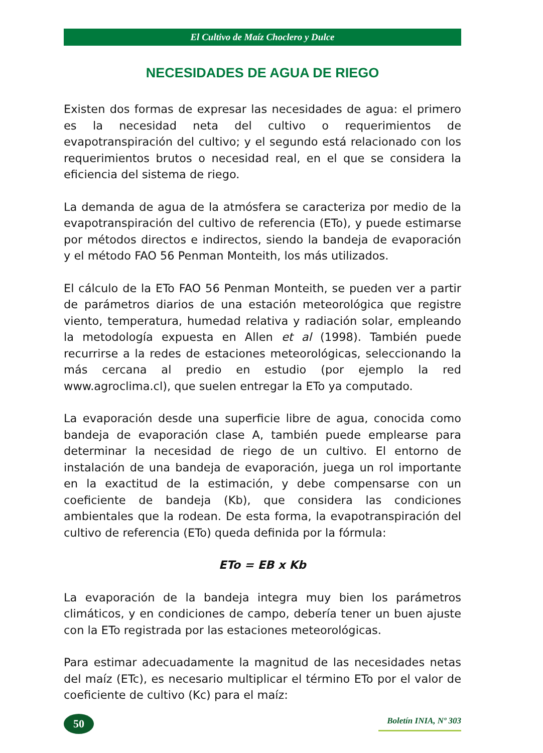El Cultivo de Maíz Choclero y Dulce
NECESIDADES DE AGUA DE RIEGO
Existen dos formas de expresar las necesidades de agua: el primero es la necesidad neta del cultivo o requerimientos de evapotranspiración del cultivo; y el segundo está relacionado con los requerimientos brutos o necesidad real, en el que se considera la eficiencia del sistema de riego.
La demanda de agua de la atmósfera se caracteriza por medio de la evapotranspiración del cultivo de referencia (ETo), y puede estimarse por métodos directos e indirectos, siendo la bandeja de evaporación y el método FAO 56 Penman Monteith, los más utilizados.
El cálculo de la ETo FAO 56 Penman Monteith, se pueden ver a partir de parámetros diarios de una estación meteorológica que registre viento, temperatura, humedad relativa y radiación solar, empleando la metodología expuesta en Allen et al (1998). También puede recurrirse a la redes de estaciones meteorológicas, seleccionando la más cercana al predio en estudio (por ejemplo la red www.agroclima.cl), que suelen entregar la ETo ya computado.
La evaporación desde una superficie libre de agua, conocida como bandeja de evaporación clase A, también puede emplearse para determinar la necesidad de riego de un cultivo. El entorno de instalación de una bandeja de evaporación, juega un rol importante en la exactitud de la estimación, y debe compensarse con un coeficiente de bandeja (Kb), que considera las condiciones ambientales que la rodean. De esta forma, la evapotranspiración del cultivo de referencia (ETo) queda definida por la fórmula:
ETo = EB x Kb
La evaporación de la bandeja integra muy bien los parámetros climáticos, y en condiciones de campo, debería tener un buen ajuste con la ETo registrada por las estaciones meteorológicas.
Para estimar adecuadamente la magnitud de las necesidades netas del maíz (ETc), es necesario multiplicar el término ETo por el valor de coeficiente de cultivo (Kc) para el maíz:
50
Boletín INIA, Nº 303